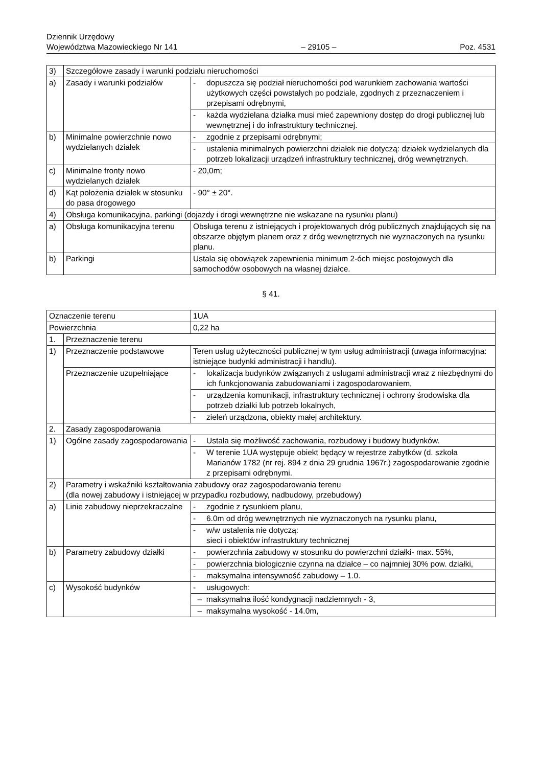Dziennik Urzędowy
Województwa Mazowieckiego Nr 141
– 29105 –
Poz. 4531
| 3) | Szczegółowe zasady i warunki podziału nieruchomości | | |
| a) | Zasady i warunki podziałów | - | dopuszcza się podział nieruchomości pod warunkiem zachowania wartości użytkowych części powstałych po podziale, zgodnych z przeznaczeniem i przepisami odrębnymi, |
| | | - | każda wydzielana działka musi mieć zapewniony dostęp do drogi publicznej lub wewnętrznej i do infrastruktury technicznej. |
| b) | Minimalne powierzchnie nowo wydzielanych działek | - | zgodnie z przepisami odrębnymi; |
| | | - | ustalenia minimalnych powierzchni działek nie dotyczą: działek wydzielanych dla potrzeb lokalizacji urządzeń infrastruktury technicznej, dróg wewnętrznych. |
| c) | Minimalne fronty nowo wydzielanych działek | - 20,0m; | |
| d) | Kąt położenia działek w stosunku do pasa drogowego | - 90° ± 20°. | |
| 4) | Obsługa komunikacyjna, parkingi (dojazdy i drogi wewnętrzne nie wskazane na rysunku planu) | | |
| a) | Obsługa komunikacyjna terenu | Obsługa terenu z istniejących i projektowanych dróg publicznych znajdujących się na obszarze objętym planem oraz z dróg wewnętrznych nie wyznaczonych na rysunku planu. | |
| b) | Parkingi | Ustala się obowiązek zapewnienia minimum 2-óch miejsc postojowych dla samochodów osobowych na własnej działce. | |
§ 41.
| Oznaczenie terenu | | 1UA | |
| Powierzchnia | | 0,22 ha | |
| 1. | Przeznaczenie terenu | | |
| 1) | Przeznaczenie podstawowe | Teren usług użyteczności publicznej w tym usług administracji (uwaga informacyjna: istniejące budynki administracji i handlu). | |
| | Przeznaczenie uzupełniające | - | lokalizacja budynków związanych z usługami administracji wraz z niezbędnymi do ich funkcjonowania zabudowaniami i zagospodarowaniem, |
| | | - | urządzenia komunikacji, infrastruktury technicznej i ochrony środowiska dla potrzeb działki lub potrzeb lokalnych, |
| | | - | zieleń urządzona, obiekty małej architektury. |
| 2. | Zasady zagospodarowania | | |
| 1) | Ogólne zasady zagospodarowania | - | Ustala się możliwość zachowania, rozbudowy i budowy budynków. |
| | | - | W terenie 1UA występuje obiekt będący w rejestrze zabytków (d. szkoła Marianów 1782 (nr rej. 894 z dnia 29 grudnia 1967r.) zagospodarowanie zgodnie z przepisami odrębnymi. |
| 2) | Parametry i wskaźniki kształtowania zabudowy oraz zagospodarowania terenu (dla nowej zabudowy i istniejącej w przypadku rozbudowy, nadbudowy, przebudowy) | | |
| a) | Linie zabudowy nieprzekraczalne | - | zgodnie z rysunkiem planu, |
| | | - | 6.0m od dróg wewnętrznych nie wyznaczonych na rysunku planu, |
| | | - | w/w ustalenia nie dotyczą: sieci i obiektów infrastruktury technicznej |
| b) | Parametry zabudowy działki | - | powierzchnia zabudowy w stosunku do powierzchni działki- max. 55%, |
| | | - | powierzchnia biologicznie czynna na działce – co najmniej 30% pow. działki, |
| | | - | maksymalna intensywność zabudowy – 1.0. |
| c) | Wysokość budynków | - | usługowych: |
| | | – maksymalna ilość kondygnacji nadziemnych - 3, | |
| | | – maksymalna wysokość - 14.0m, | |